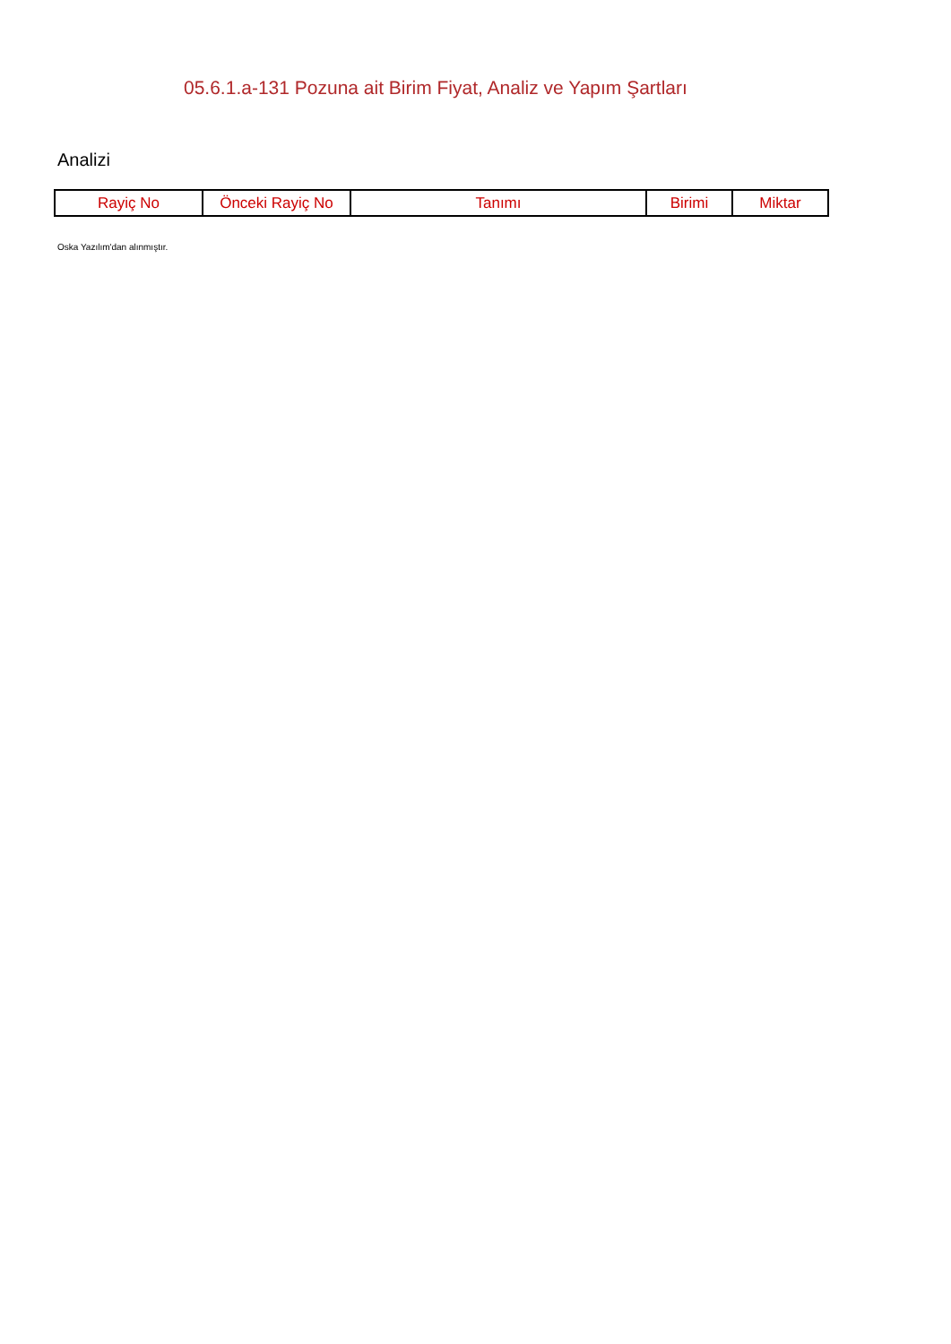05.6.1.a-131 Pozuna ait Birim Fiyat, Analiz ve Yapım Şartları
Analizi
| Rayiç No | Önceki Rayiç No | Tanımı | Birimi | Miktar |
| --- | --- | --- | --- | --- |
Oska Yazılım'dan alınmıştır.